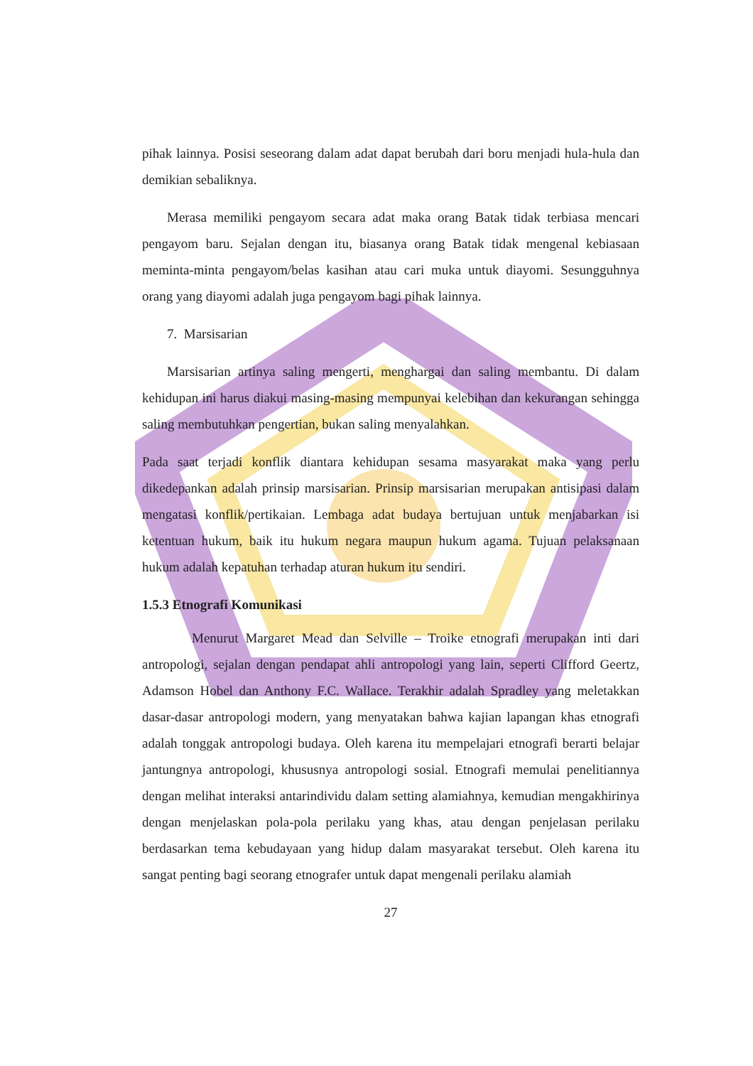pihak lainnya. Posisi seseorang dalam adat dapat berubah dari boru menjadi hula-hula dan demikian sebaliknya.
Merasa memiliki pengayom secara adat maka orang Batak tidak terbiasa mencari pengayom baru. Sejalan dengan itu, biasanya orang Batak tidak mengenal kebiasaan meminta-minta pengayom/belas kasihan atau cari muka untuk diayomi. Sesungguhnya orang yang diayomi adalah juga pengayom bagi pihak lainnya.
7. Marsisarian
Marsisarian artinya saling mengerti, menghargai dan saling membantu. Di dalam kehidupan ini harus diakui masing-masing mempunyai kelebihan dan kekurangan sehingga saling membutuhkan pengertian, bukan saling menyalahkan.
Pada saat terjadi konflik diantara kehidupan sesama masyarakat maka yang perlu dikedepankan adalah prinsip marsisarian. Prinsip marsisarian merupakan antisipasi dalam mengatasi konflik/pertikaian. Lembaga adat budaya bertujuan untuk menjabarkan isi ketentuan hukum, baik itu hukum negara maupun hukum agama. Tujuan pelaksanaan hukum adalah kepatuhan terhadap aturan hukum itu sendiri.
1.5.3 Etnografi Komunikasi
Menurut Margaret Mead dan Selville – Troike etnografi merupakan inti dari antropologi, sejalan dengan pendapat ahli antropologi yang lain, seperti Clifford Geertz, Adamson Hobel dan Anthony F.C. Wallace. Terakhir adalah Spradley yang meletakkan dasar-dasar antropologi modern, yang menyatakan bahwa kajian lapangan khas etnografi adalah tonggak antropologi budaya. Oleh karena itu mempelajari etnografi berarti belajar jantungnya antropologi, khususnya antropologi sosial. Etnografi memulai penelitiannya dengan melihat interaksi antarindividu dalam setting alamiahnya, kemudian mengakhirinya dengan menjelaskan pola-pola perilaku yang khas, atau dengan penjelasan perilaku berdasarkan tema kebudayaan yang hidup dalam masyarakat tersebut. Oleh karena itu sangat penting bagi seorang etnografer untuk dapat mengenali perilaku alamiah
27